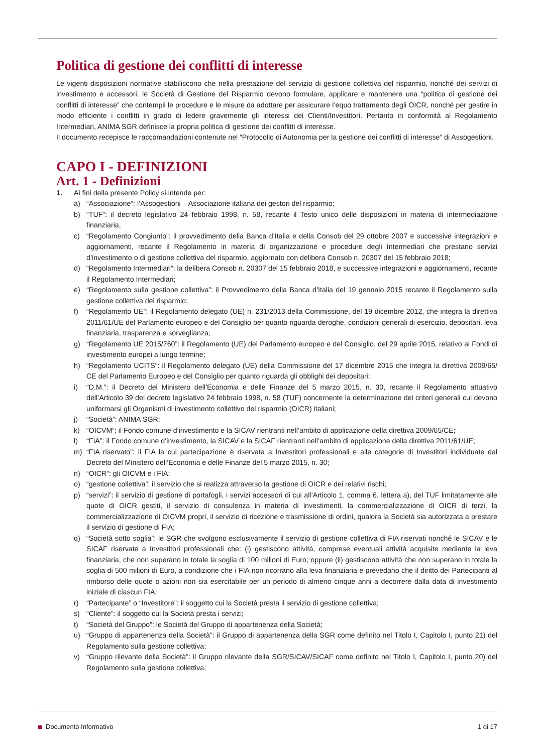Politica di gestione dei conflitti di interesse
Le vigenti disposizioni normative stabiliscono che nella prestazione del servizio di gestione collettiva del risparmio, nonché dei servizi di investimento e accessori, le Società di Gestione del Risparmio devono formulare, applicare e mantenere una “politica di gestione dei conflitti di interesse” che contempli le procedure e le misure da adottare per assicurare l’equo trattamento degli OICR, nonché per gestire in modo efficiente i conflitti in grado di ledere gravemente gli interessi dei Clienti/Investitori. Pertanto in conformità al Regolamento Intermediari, ANIMA SGR definisce la propria politica di gestione dei conflitti di interesse.
Il documento recepisce le raccomandazioni contenute nel “Protocollo di Autonomia per la gestione dei conflitti di interesse” di Assogestioni.
CAPO I - DEFINIZIONI
Art. 1 - Definizioni
1. Ai fini della presente Policy si intende per:
a) “Associazione”: l’Assogestioni – Associazione italiana dei gestori del risparmio;
b) “TUF”: il decreto legislativo 24 febbraio 1998, n. 58, recante il Testo unico delle disposizioni in materia di intermediazione finanziaria;
c) “Regolamento Congiunto”: il provvedimento della Banca d’Italia e della Consob del 29 ottobre 2007 e successive integrazioni e aggiornamenti, recante il Regolamento in materia di organizzazione e procedure degli Intermediari che prestano servizi d’investimento o di gestione collettiva del risparmio, aggiornato con delibera Consob n. 20307 del 15 febbraio 2018;
d) “Regolamento Intermediari”: la delibera Consob n. 20307 del 15 febbraio 2018, e successive integrazioni e aggiornamenti, recante il Regolamento Intermediari;
e) “Regolamento sulla gestione collettiva”: il Provvedimento della Banca d’Italia del 19 gennaio 2015 recante il Regolamento sulla gestione collettiva del risparmio;
f) “Regolamento UE”: il Regolamento delegato (UE) n. 231/2013 della Commissione, del 19 dicembre 2012, che integra la direttiva 2011/61/UE del Parlamento europeo e del Consiglio per quanto riguarda deroghe, condizioni generali di esercizio, depositari, leva finanziaria, trasparenza e sorveglianza;
g) “Regolamento UE 2015/760”: il Regolamento (UE) del Parlamento europeo e del Consiglio, del 29 aprile 2015, relativo ai Fondi di investimento europei a lungo termine;
h) “Regolamento UCITS”: il Regolamento delegato (UE) della Commissione del 17 dicembre 2015 che integra la direttiva 2009/65/ CE del Parlamento Europeo e del Consiglio per quanto riguarda gli obblighi dei depositari;
i) “D.M.”: il Decreto del Ministero dell’Economia e delle Finanze del 5 marzo 2015, n. 30, recante il Regolamento attuativo dell’Articolo 39 del decreto legislativo 24 febbraio 1998, n. 58 (TUF) concernente la determinazione dei criteri generali cui devono uniformarsi gli Organismi di investimento collettivo del risparmio (OICR) italiani;
j) “Società”: ANIMA SGR;
k) “OICVM”: il Fondo comune d’investimento e la SICAV rientranti nell’ambito di applicazione della direttiva 2009/65/CE;
l) “FIA”: il Fondo comune d’investimento, la SICAV e la SICAF rientranti nell’ambito di applicazione della direttiva 2011/61/UE;
m) “FIA riservato”: il FIA la cui partecipazione è riservata a Investitori professionali e alle categorie di Investitori individuate dal Decreto del Ministero dell’Economia e delle Finanze del 5 marzo 2015, n. 30;
n) “OICR”: gli OICVM e i FIA;
o) “gestione collettiva”: il servizio che si realizza attraverso la gestione di OICR e dei relativi rischi;
p) “servizi”: il servizio di gestione di portafogli, i servizi accessori di cui all’Articolo 1, comma 6, lettera a), del TUF limitatamente alle quote di OICR gestiti, il servizio di consulenza in materia di investimenti, la commercializzazione di OICR di terzi, la commercializzazione di OICVM propri, il servizio di ricezione e trasmissione di ordini, qualora la Società sia autorizzata a prestare il servizio di gestione di FIA;
q) “Società sotto soglia”: le SGR che svolgono esclusivamente il servizio di gestione collettiva di FIA riservati nonché le SICAV e le SICAF riservate a Investitori professionali che: (i) gestiscono attività, comprese eventuali attività acquisite mediante la leva finanziaria, che non superano in totale la soglia di 100 milioni di Euro; oppure (ii) gestiscono attività che non superano in totale la soglia di 500 milioni di Euro, a condizione che i FIA non ricorrano alla leva finanziaria e prevedano che il diritto dei Partecipanti al rimborso delle quote o azioni non sia esercitabile per un periodo di almeno cinque anni a decorrere dalla data di investimento iniziale di ciascun FIA;
r) “Partecipante” o “Investitore”: il soggetto cui la Società presta il servizio di gestione collettiva;
s) “Cliente”: il soggetto cui la Società presta i servizi;
t) “Società del Gruppo”: le Società del Gruppo di appartenenza della Società;
u) “Gruppo di appartenenza della Società”: il Gruppo di appartenenza della SGR come definito nel Titolo I, Capitolo I, punto 21) del Regolamento sulla gestione collettiva;
v) “Gruppo rilevante della Società”: il Gruppo rilevante della SGR/SICAV/SICAF come definito nel Titolo I, Capitolo I, punto 20) del Regolamento sulla gestione collettiva;
Documento Informativo 1 di 17